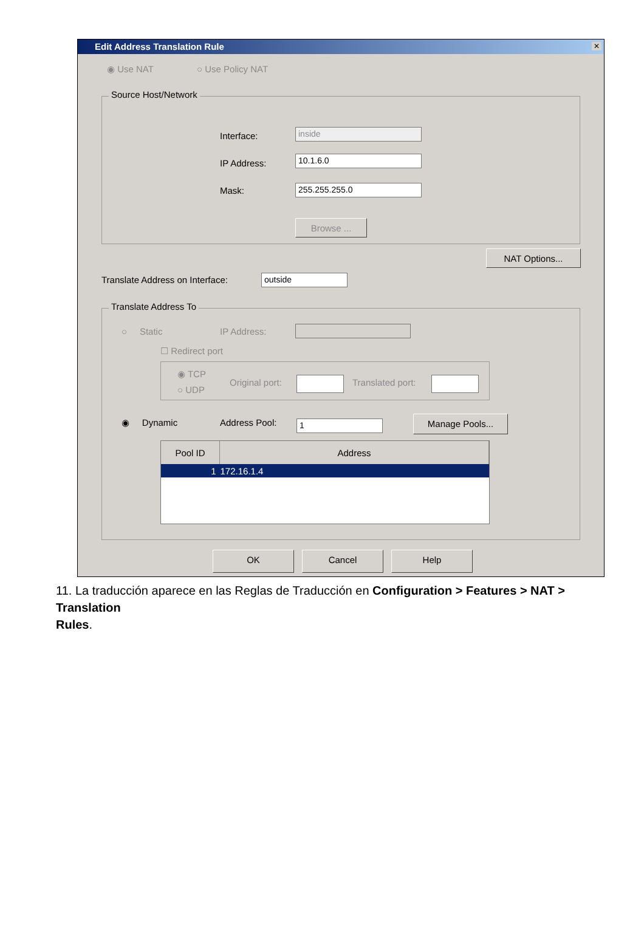Edit Address Translation Rule
✕
◉ Use NAT ○ Use Policy NAT
Source Host/Network
Interface: inside
IP Address: 10.1.6.0
Mask: 255.255.255.0
Browse ...
NAT Options...
Translate Address on Interface: outside
Translate Address To
○ Static IP Address:
☐ Redirect port
◉ TCP
○ UDP
Original port: Translated port:
◉ Dynamic Address Pool: 1 Manage Pools...
| Pool ID | Address |
| --- | --- |
| 1 | 172.16.1.4 |
OK Cancel Help
11. La traducción aparece en las Reglas de Traducción en Configuration > Features > NAT > Translation
Rules.